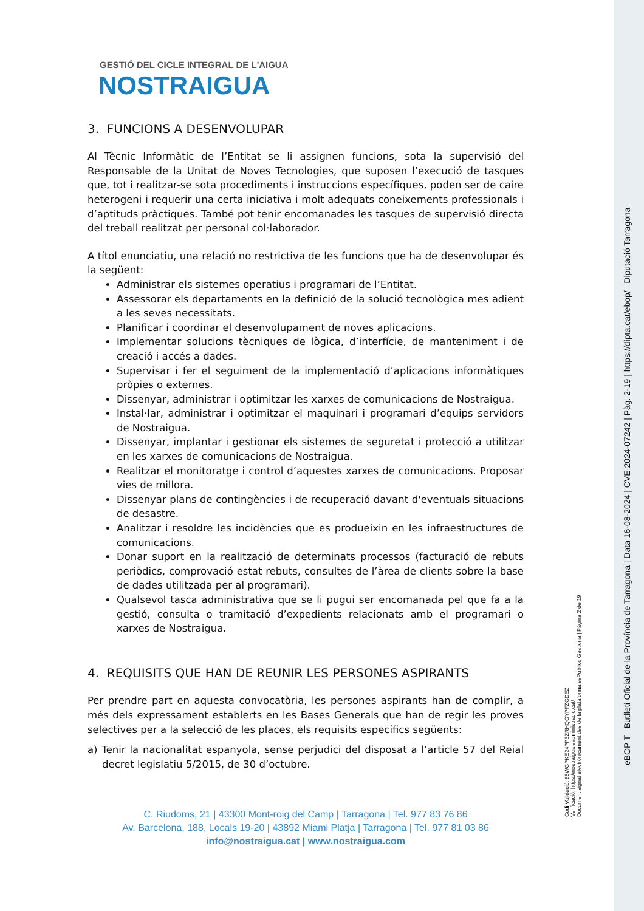GESTIÓ DEL CICLE INTEGRAL DE L'AIGUA
NOSTRAIGUA
3. FUNCIONS A DESENVOLUPAR
Al Tècnic Informàtic de l’Entitat se li assignen funcions, sota la supervisió del Responsable de la Unitat de Noves Tecnologies, que suposen l’execució de tasques que, tot i realitzar-se sota procediments i instruccions específiques, poden ser de caire heterogeni i requerir una certa iniciativa i molt adequats coneixements professionals i d’aptituds pràctiques. També pot tenir encomanades les tasques de supervisió directa del treball realitzat per personal col·laborador.
A títol enunciatiu, una relació no restrictiva de les funcions que ha de desenvolupar és la següent:
Administrar els sistemes operatius i programari de l’Entitat.
Assessorar els departaments en la definició de la solució tecnològica mes adient a les seves necessitats.
Planificar i coordinar el desenvolupament de noves aplicacions.
Implementar solucions tècniques de lògica, d’interfície, de manteniment i de creació i accés a dades.
Supervisar i fer el seguiment de la implementació d’aplicacions informàtiques pròpies o externes.
Dissenyar, administrar i optimitzar les xarxes de comunicacions de Nostraigua.
Instal·lar, administrar i optimitzar el maquinari i programari d’equips servidors de Nostraigua.
Dissenyar, implantar i gestionar els sistemes de seguretat i protecció a utilitzar en les xarxes de comunicacions de Nostraigua.
Realitzar el monitoratge i control d’aquestes xarxes de comunicacions. Proposar vies de millora.
Dissenyar plans de contingències i de recuperació davant d'eventuals situacions de desastre.
Analitzar i resoldre les incidències que es produeixin en les infraestructures de comunicacions.
Donar suport en la realització de determinats processos (facturació de rebuts periòdics, comprovació estat rebuts, consultes de l’àrea de clients sobre la base de dades utilitzada per al programari).
Qualsevol tasca administrativa que se li pugui ser encomanada pel que fa a la gestió, consulta o tramitació d’expedients relacionats amb el programari o xarxes de Nostraigua.
4. REQUISITS QUE HAN DE REUNIR LES PERSONES ASPIRANTS
Per prendre part en aquesta convocatòria, les persones aspirants han de complir, a més dels expressament establerts en les Bases Generals que han de regir les proves selectives per a la selecció de les places, els requisits específics següents:
a) Tenir la nacionalitat espanyola, sense perjudici del disposat a l’article 57 del Reial decret legislatiu 5/2015, de 30 d’octubre.
C. Riudoms, 21 | 43300 Mont-roig del Camp | Tarragona | Tel. 977 83 76 86
Av. Barcelona, 188, Locals 19-20 | 43892 Miami Platja | Tarragona | Tel. 977 81 03 86
info@nostraigua.cat | www.nostraigua.com
Codi Validació: 65WGPKE24PP3ZRHQGYPFZGDEZ
Verificació: https://nostraigua.eadministracio.cat/
Document signat electrònicament des de la plataforma esPublico Gestiona | Pàgina 2 de 19
eBOP T Butlletí Oficial de la Província de Tarragona | Data 16-08-2024 | CVE 2024-07242 | Pàg. 2-19 | https://dipta.cat/ebop/ Diputació Tarragona